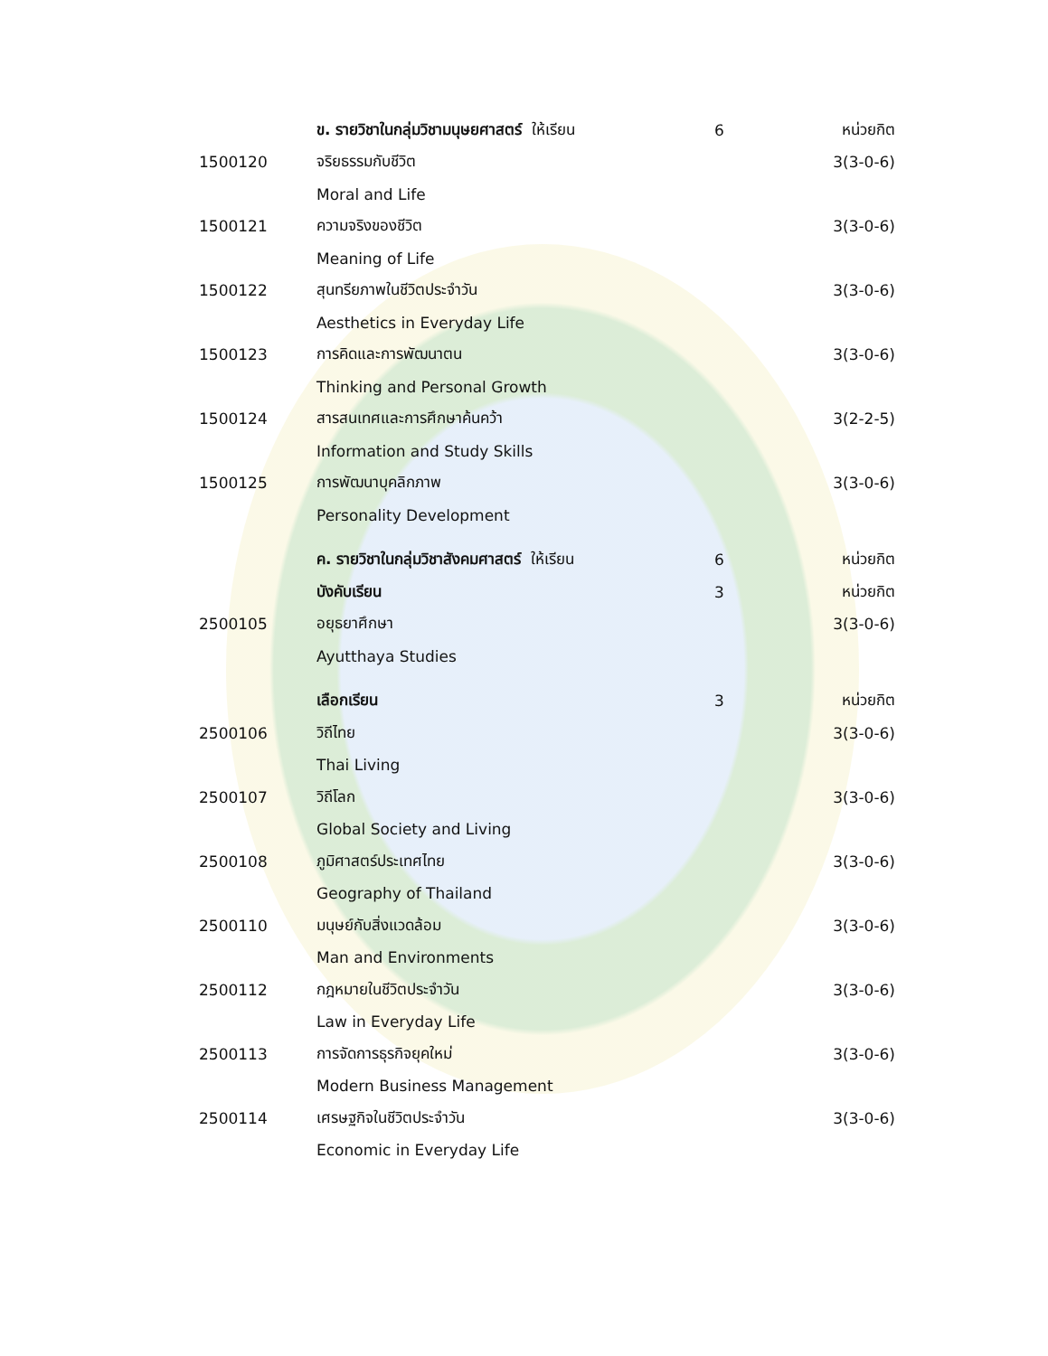| | ข. รายวิชาในกลุ่มวิชามนุษยศาสตร์ ให้เรียน | 6 | หน่วยกิต |
| 1500120 | จริยธรรมกับชีวิต | | 3(3-0-6) |
| | Moral and Life | | |
| 1500121 | ความจริงของชีวิต | | 3(3-0-6) |
| | Meaning of Life | | |
| 1500122 | สุนทรียภาพในชีวิตประจำวัน | | 3(3-0-6) |
| | Aesthetics in Everyday Life | | |
| 1500123 | การคิดและการพัฒนาตน | | 3(3-0-6) |
| | Thinking and Personal Growth | | |
| 1500124 | สารสนเทศและการศึกษาค้นคว้า | | 3(2-2-5) |
| | Information and Study Skills | | |
| 1500125 | การพัฒนาบุคลิกภาพ | | 3(3-0-6) |
| | Personality Development | | |
| | ค. รายวิชาในกลุ่มวิชาสังคมศาสตร์ ให้เรียน | 6 | หน่วยกิต |
| | บังคับเรียน | 3 | หน่วยกิต |
| 2500105 | อยุธยาศึกษา | | 3(3-0-6) |
| | Ayutthaya Studies | | |
| | เลือกเรียน | 3 | หน่วยกิต |
| 2500106 | วิถีไทย | | 3(3-0-6) |
| | Thai Living | | |
| 2500107 | วิถีโลก | | 3(3-0-6) |
| | Global Society and Living | | |
| 2500108 | ภูมิศาสตร์ประเทศไทย | | 3(3-0-6) |
| | Geography of Thailand | | |
| 2500110 | มนุษย์กับสิ่งแวดล้อม | | 3(3-0-6) |
| | Man and Environments | | |
| 2500112 | กฎหมายในชีวิตประจำวัน | | 3(3-0-6) |
| | Law in Everyday Life | | |
| 2500113 | การจัดการธุรกิจยุคใหม่ | | 3(3-0-6) |
| | Modern Business Management | | |
| 2500114 | เศรษฐกิจในชีวิตประจำวัน | | 3(3-0-6) |
| | Economic in Everyday Life | | |